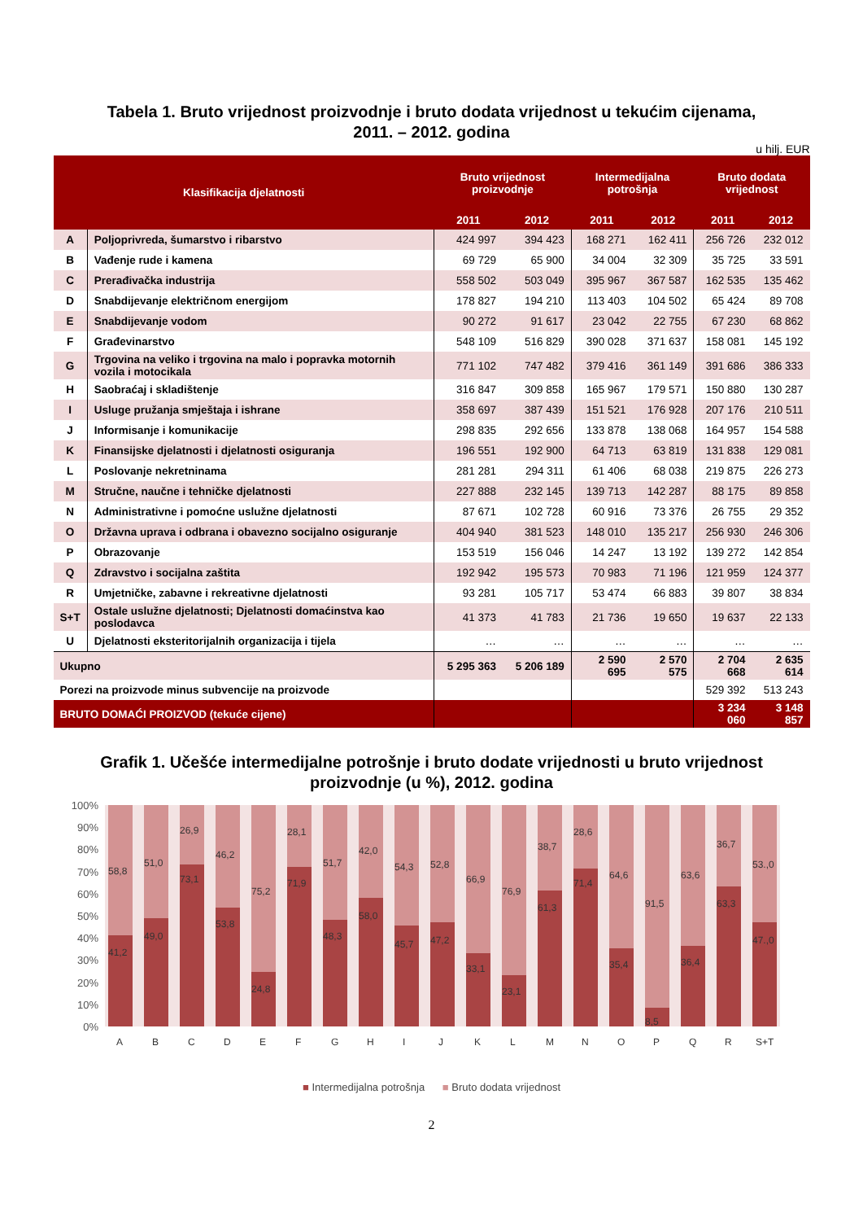Tabela 1. Bruto vrijednost proizvodnje i bruto dodata vrijednost u tekućim cijenama,
2011. – 2012. godina
u hilj. EUR
| Klasifikacija djelatnosti | | Bruto vrijednost proizvodnje | | Intermedijalna potrošnja | | Bruto dodata vrijednost | |
| --- | --- | --- | --- | --- | --- | --- | --- |
| | | 2011 | 2012 | 2011 | 2012 | 2011 | 2012 |
| A | Poljoprivreda, šumarstvo i ribarstvo | 424 997 | 394 423 | 168 271 | 162 411 | 256 726 | 232 012 |
| B | Vađenje rude i kamena | 69 729 | 65 900 | 34 004 | 32 309 | 35 725 | 33 591 |
| C | Prerađivačka industrija | 558 502 | 503 049 | 395 967 | 367 587 | 162 535 | 135 462 |
| D | Snabdijevanje električnom energijom | 178 827 | 194 210 | 113 403 | 104 502 | 65 424 | 89 708 |
| E | Snabdijevanje vodom | 90 272 | 91 617 | 23 042 | 22 755 | 67 230 | 68 862 |
| F | Građevinarstvo | 548 109 | 516 829 | 390 028 | 371 637 | 158 081 | 145 192 |
| G | Trgovina na veliko i trgovina na malo i popravka motornih vozila i motocikala | 771 102 | 747 482 | 379 416 | 361 149 | 391 686 | 386 333 |
| H | Saobraćaj i skladištenje | 316 847 | 309 858 | 165 967 | 179 571 | 150 880 | 130 287 |
| I | Usluge pružanja smještaja i ishrane | 358 697 | 387 439 | 151 521 | 176 928 | 207 176 | 210 511 |
| J | Informisanje i komunikacije | 298 835 | 292 656 | 133 878 | 138 068 | 164 957 | 154 588 |
| K | Finansijske djelatnosti i djelatnosti osiguranja | 196 551 | 192 900 | 64 713 | 63 819 | 131 838 | 129 081 |
| L | Poslovanje nekretninama | 281 281 | 294 311 | 61 406 | 68 038 | 219 875 | 226 273 |
| M | Stručne, naučne i tehničke djelatnosti | 227 888 | 232 145 | 139 713 | 142 287 | 88 175 | 89 858 |
| N | Administrativne i pomoćne uslužne djelatnosti | 87 671 | 102 728 | 60 916 | 73 376 | 26 755 | 29 352 |
| O | Državna uprava i odbrana i obavezno socijalno osiguranje | 404 940 | 381 523 | 148 010 | 135 217 | 256 930 | 246 306 |
| P | Obrazovanje | 153 519 | 156 046 | 14 247 | 13 192 | 139 272 | 142 854 |
| Q | Zdravstvo i socijalna zaštita | 192 942 | 195 573 | 70 983 | 71 196 | 121 959 | 124 377 |
| R | Umjetničke, zabavne i rekreativne djelatnosti | 93 281 | 105 717 | 53 474 | 66 883 | 39 807 | 38 834 |
| S+T | Ostale uslužne djelatnosti; Djelatnosti domaćinstva kao poslodavca | 41 373 | 41 783 | 21 736 | 19 650 | 19 637 | 22 133 |
| U | Djelatnosti eksteritorijalnih organizacija i tijela | … | … | … | … | … | … |
| Ukupno | | 5 295 363 | 5 206 189 | 2 590 695 | 2 570 575 | 2 704 668 | 2 635 614 |
| Porezi na proizvode minus subvencije na proizvode | | | | | | 529 392 | 513 243 |
| BRUTO DOMAĆI PROIZVOD (tekuće cijene) | | | | | | 3 234 060 | 3 148 857 |
Grafik 1. Učešće intermedijalne potrošnje i bruto dodate vrijednosti u bruto vrijednost
proizvodnje (u %), 2012. godina
100%
90%
80%
70%
60%
50%
40%
30%
20%
10%
0%
58,8
41,2
A
51,0
49,0
B
26,9
73,1
C
46,2
53,8
D
75,2
24,8
E
28,1
71,9
F
51,7
48,3
G
42,0
58,0
H
54,3
45,7
I
52,8
47,2
J
66,9
33,1
K
76,9
23,1
L
38,7
61,3
M
28,6
71,4
N
64,6
35,4
O
91,5
8,5
P
63,6
36,4
Q
36,7
63,3
R
53.,0
47.,0
S+T
■ Intermedijalna potrošnja ■ Bruto dodata vrijednost
2